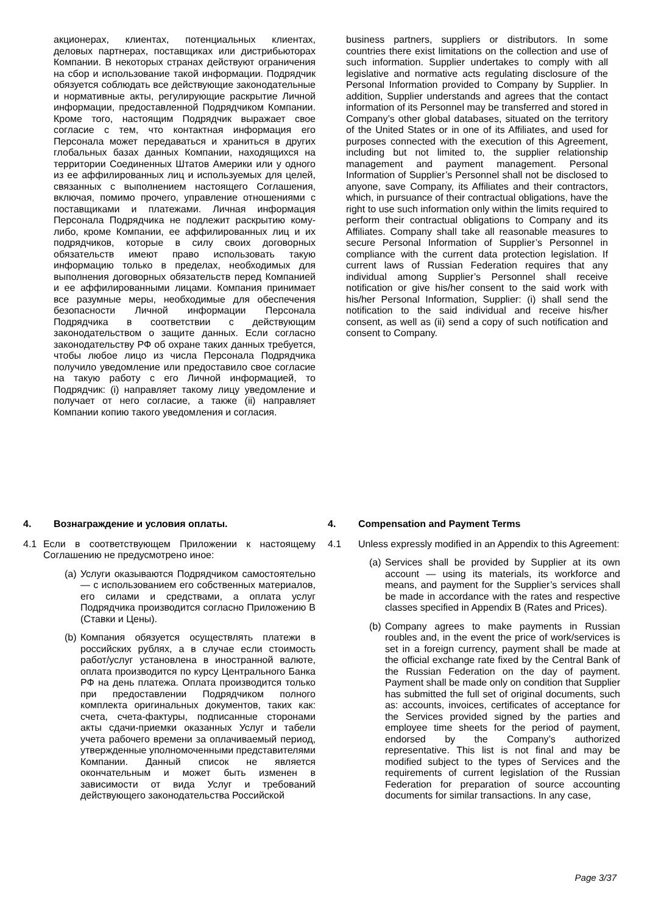акционерах, клиентах, потенциальных клиентах, деловых партнерах, поставщиках или дистрибьюторах Компании. В некоторых странах действуют ограничения на сбор и использование такой информации. Подрядчик обязуется соблюдать все действующие законодательные и нормативные акты, регулирующие раскрытие Личной информации, предоставленной Подрядчиком Компании. Кроме того, настоящим Подрядчик выражает свое согласие с тем, что контактная информация его Персонала может передаваться и храниться в других глобальных базах данных Компании, находящихся на территории Соединенных Штатов Америки или у одного из ее аффилированных лиц и используемых для целей, связанных с выполнением настоящего Соглашения, включая, помимо прочего, управление отношениями с поставщиками и платежами. Личная информация Персонала Подрядчика не подлежит раскрытию кому-либо, кроме Компании, ее аффилированных лиц и их подрядчиков, которые в силу своих договорных обязательств имеют право использовать такую информацию только в пределах, необходимых для выполнения договорных обязательств перед Компанией и ее аффилированными лицами. Компания принимает все разумные меры, необходимые для обеспечения безопасности Личной информации Персонала Подрядчика в соответствии с действующим законодательством о защите данных. Если согласно законодательству РФ об охране таких данных требуется, чтобы любое лицо из числа Персонала Подрядчика получило уведомление или предоставило свое согласие на такую работу с его Личной информацией, то Подрядчик: (i) направляет такому лицу уведомление и получает от него согласие, а также (ii) направляет Компании копию такого уведомления и согласия.
business partners, suppliers or distributors. In some countries there exist limitations on the collection and use of such information. Supplier undertakes to comply with all legislative and normative acts regulating disclosure of the Personal Information provided to Company by Supplier. In addition, Supplier understands and agrees that the contact information of its Personnel may be transferred and stored in Company’s other global databases, situated on the territory of the United States or in one of its Affiliates, and used for purposes connected with the execution of this Agreement, including but not limited to, the supplier relationship management and payment management. Personal Information of Supplier’s Personnel shall not be disclosed to anyone, save Company, its Affiliates and their contractors, which, in pursuance of their contractual obligations, have the right to use such information only within the limits required to perform their contractual obligations to Company and its Affiliates. Company shall take all reasonable measures to secure Personal Information of Supplier’s Personnel in compliance with the current data protection legislation. If current laws of Russian Federation requires that any individual among Supplier’s Personnel shall receive notification or give his/her consent to the said work with his/her Personal Information, Supplier: (i) shall send the notification to the said individual and receive his/her consent, as well as (ii) send a copy of such notification and consent to Company.
4. Вознаграждение и условия оплаты.
4.1 Если в соответствующем Приложении к настоящему Соглашению не предусмотрено иное:
(a)
Услуги оказываются Подрядчиком самостоятельно — с использованием его собственных материалов, его силами и средствами, а оплата услуг Подрядчика производится согласно Приложению В (Ставки и Цены).
(b)
Компания обязуется осуществлять платежи в российских рублях, а в случае если стоимость работ/услуг установлена в иностранной валюте, оплата производится по курсу Центрального Банка РФ на день платежа. Оплата производится только при предоставлении Подрядчиком полного комплекта оригинальных документов, таких как: счета, счета-фактуры, подписанные сторонами акты сдачи-приемки оказанных Услуг и табели учета рабочего времени за оплачиваемый период, утвержденные уполномоченными представителями Компании. Данный список не является окончательным и может быть изменен в зависимости от вида Услуг и требований действующего законодательства Российской
4. Compensation and Payment Terms
4.1 Unless expressly modified in an Appendix to this Agreement:
(a)
Services shall be provided by Supplier at its own account — using its materials, its workforce and means, and payment for the Supplier’s services shall be made in accordance with the rates and respective classes specified in Appendix B (Rates and Prices).
(b)
Company agrees to make payments in Russian roubles and, in the event the price of work/services is set in a foreign currency, payment shall be made at the official exchange rate fixed by the Central Bank of the Russian Federation on the day of payment. Payment shall be made only on condition that Supplier has submitted the full set of original documents, such as: accounts, invoices, certificates of acceptance for the Services provided signed by the parties and employee time sheets for the period of payment, endorsed by the Company’s authorized representative. This list is not final and may be modified subject to the types of Services and the requirements of current legislation of the Russian Federation for preparation of source accounting documents for similar transactions. In any case,
Page 3/37